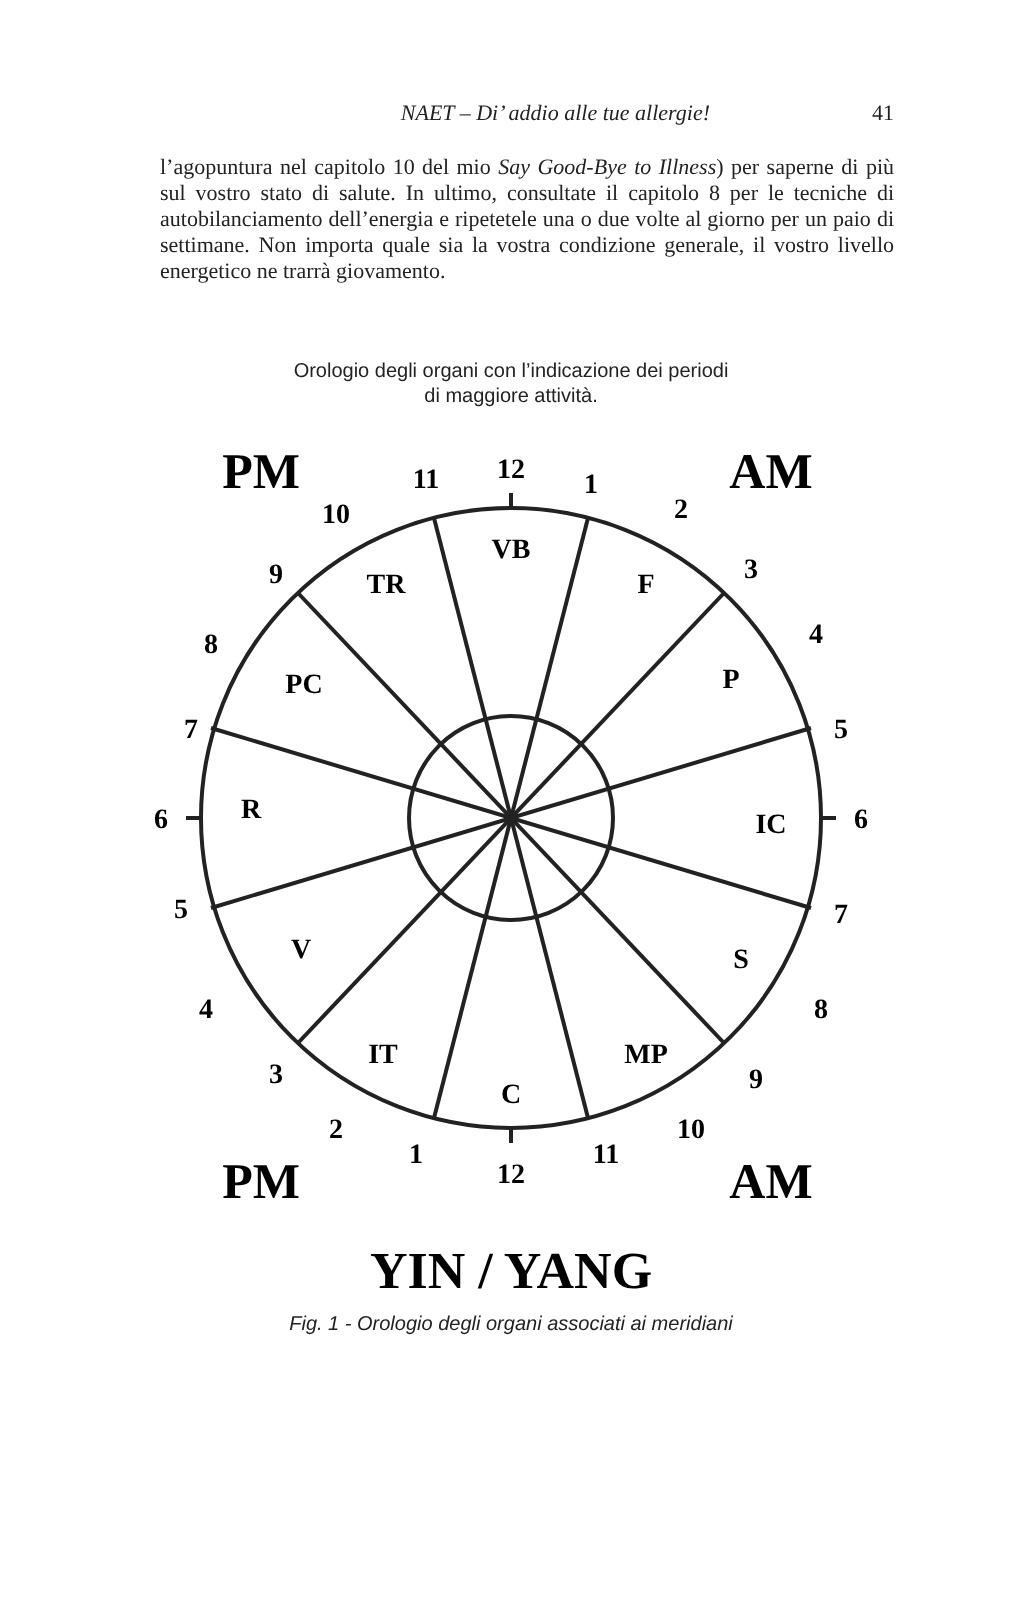NAET – Di’ addio alle tue allergie! 41
l’agopuntura nel capitolo 10 del mio Say Good-Bye to Illness) per saperne di più sul vostro stato di salute. In ultimo, consultate il capitolo 8 per le tecniche di autobilanciamento dell’energia e ripetetele una o due volte al giorno per un paio di settimane. Non importa quale sia la vostra condizione generale, il vostro livello energetico ne trarrà giovamento.
Orologio degli organi con l’indicazione dei periodi
di maggiore attività.
PM
AM
PM
AM
12
1
2
3
4
5
6
7
8
9
10
11
12
1
2
3
4
5
6
7
8
9
10
11
VB
F
P
IC
S
MP
C
IT
V
R
PC
TR
YIN / YANG
Fig. 1 - Orologio degli organi associati ai meridiani